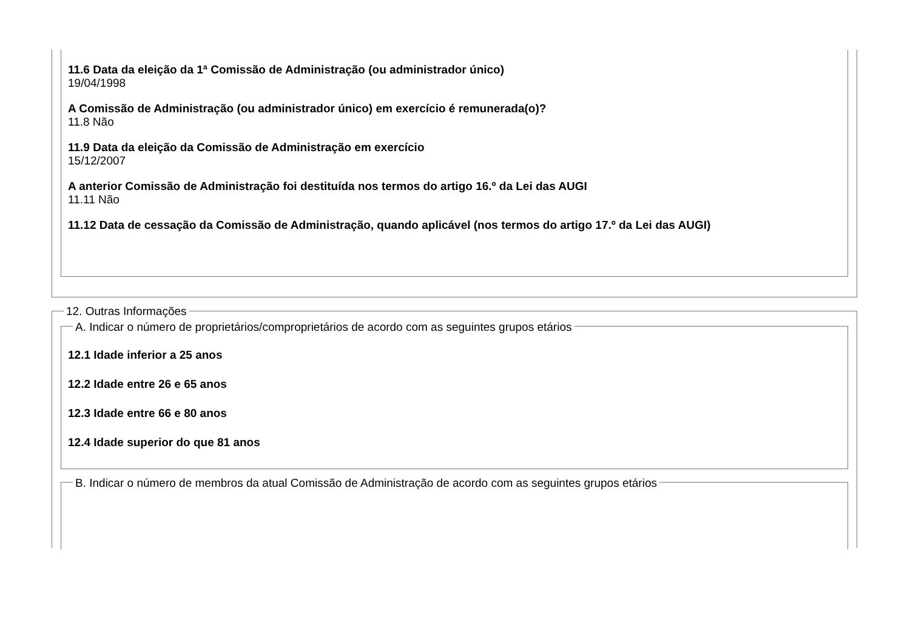11.6 Data da eleição da 1ª Comissão de Administração (ou administrador único)
19/04/1998
A Comissão de Administração (ou administrador único) em exercício é remunerada(o)?
11.8 Não
11.9 Data da eleição da Comissão de Administração em exercício
15/12/2007
A anterior Comissão de Administração foi destituída nos termos do artigo 16.º da Lei das AUGI
11.11 Não
11.12 Data de cessação da Comissão de Administração, quando aplicável (nos termos do artigo 17.º da Lei das AUGI)
12. Outras Informações
A. Indicar o número de proprietários/comproprietários de acordo com as seguintes grupos etários
12.1 Idade inferior a 25 anos
12.2 Idade entre 26 e 65 anos
12.3 Idade entre 66 e 80 anos
12.4 Idade superior do que 81 anos
B. Indicar o número de membros da atual Comissão de Administração de acordo com as seguintes grupos etários